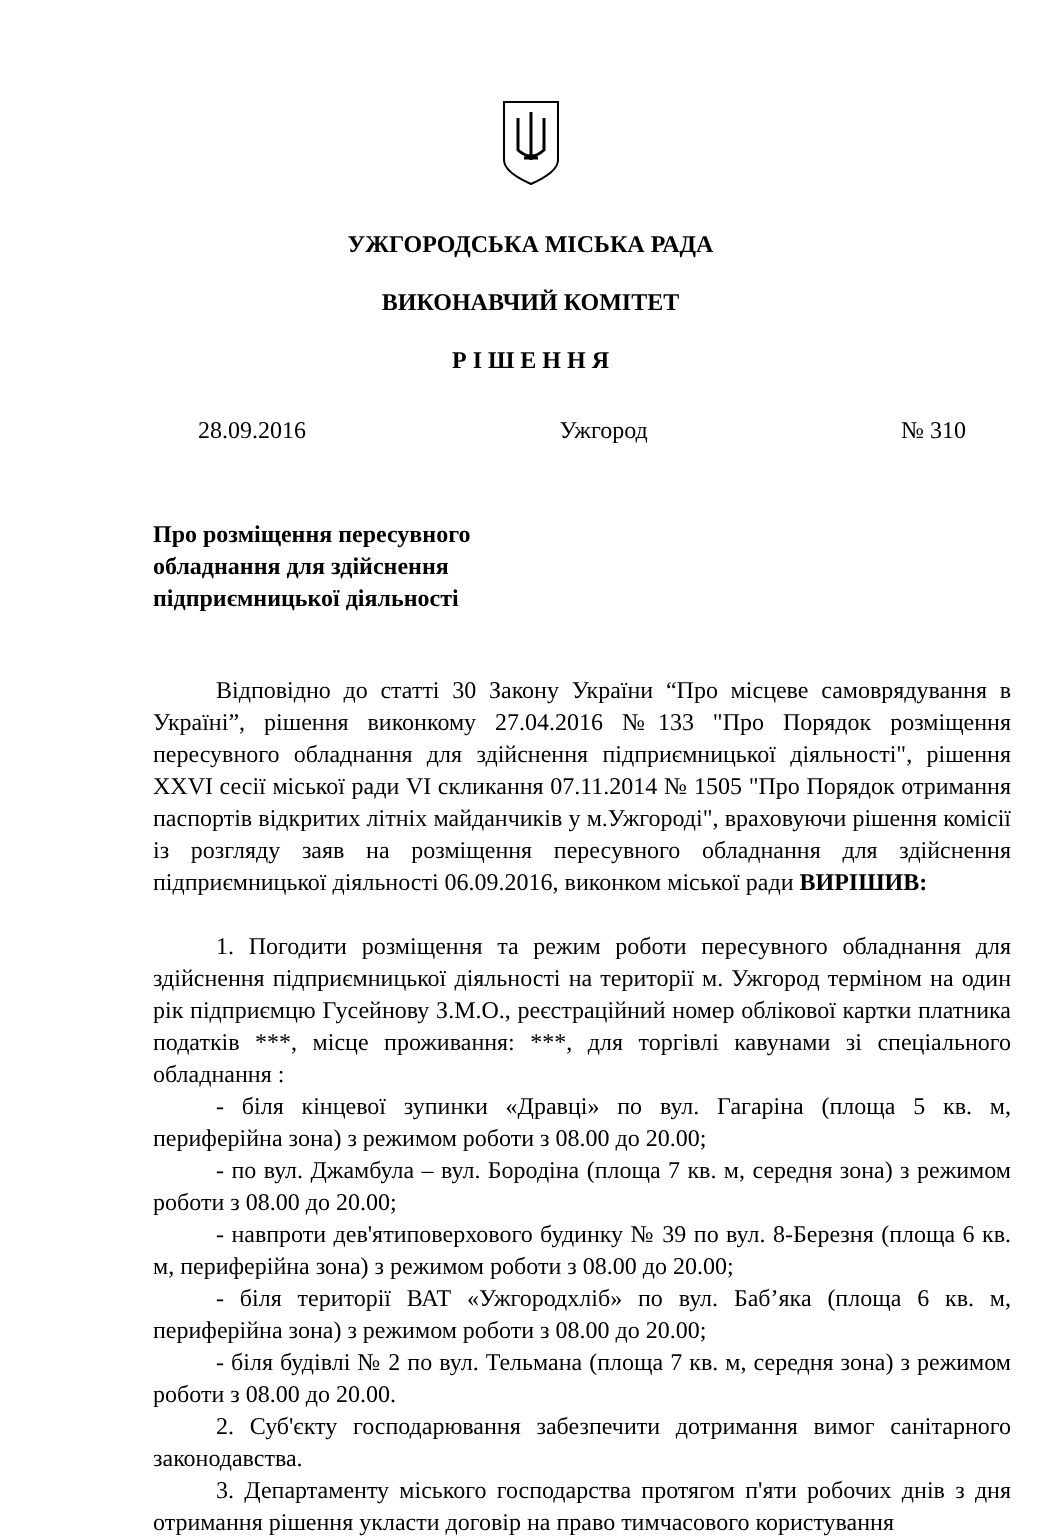УЖГОРОДСЬКА МІСЬКА РАДА
ВИКОНАВЧИЙ КОМІТЕТ
Р І Ш Е Н Н Я
28.09.2016 Ужгород № 310
Про розміщення пересувного обладнання для здійснення підприємницької діяльності
Відповідно до статті 30 Закону України “Про місцеве самоврядування в Україні”, рішення виконкому 27.04.2016 №133 "Про Порядок розміщення пересувного обладнання для здійснення підприємницької діяльності", рішення XXVI сесії міської ради VI скликання 07.11.2014 № 1505 "Про Порядок отримання паспортів відкритих літніх майданчиків у м.Ужгороді", враховуючи рішення комісії із розгляду заяв на розміщення пересувного обладнання для здійснення підприємницької діяльності 06.09.2016, виконком міської ради ВИРІШИВ:
1. Погодити розміщення та режим роботи пересувного обладнання для здійснення підприємницької діяльності на території м. Ужгород терміном на один рік підприємцю Гусейнову З.М.О., реєстраційний номер облікової картки платника податків ***, місце проживання: ***, для торгівлі кавунами зі спеціального обладнання :
- біля кінцевої зупинки «Дравці» по вул. Гагаріна (площа 5 кв. м, периферійна зона) з режимом роботи з 08.00 до 20.00;
- по вул. Джамбула – вул. Бородіна (площа 7 кв. м, середня зона) з режимом роботи з 08.00 до 20.00;
- навпроти дев'ятиповерхового будинку № 39 по вул. 8-Березня (площа 6 кв. м, периферійна зона) з режимом роботи з 08.00 до 20.00;
- біля території ВАТ «Ужгородхліб» по вул. Баб’яка (площа 6 кв. м, периферійна зона) з режимом роботи з 08.00 до 20.00;
- біля будівлі № 2 по вул. Тельмана (площа 7 кв. м, середня зона) з режимом роботи з 08.00 до 20.00.
2. Суб'єкту господарювання забезпечити дотримання вимог санітарного законодавства.
3. Департаменту міського господарства протягом п'яти робочих днів з дня отримання рішення укласти договір на право тимчасового користування